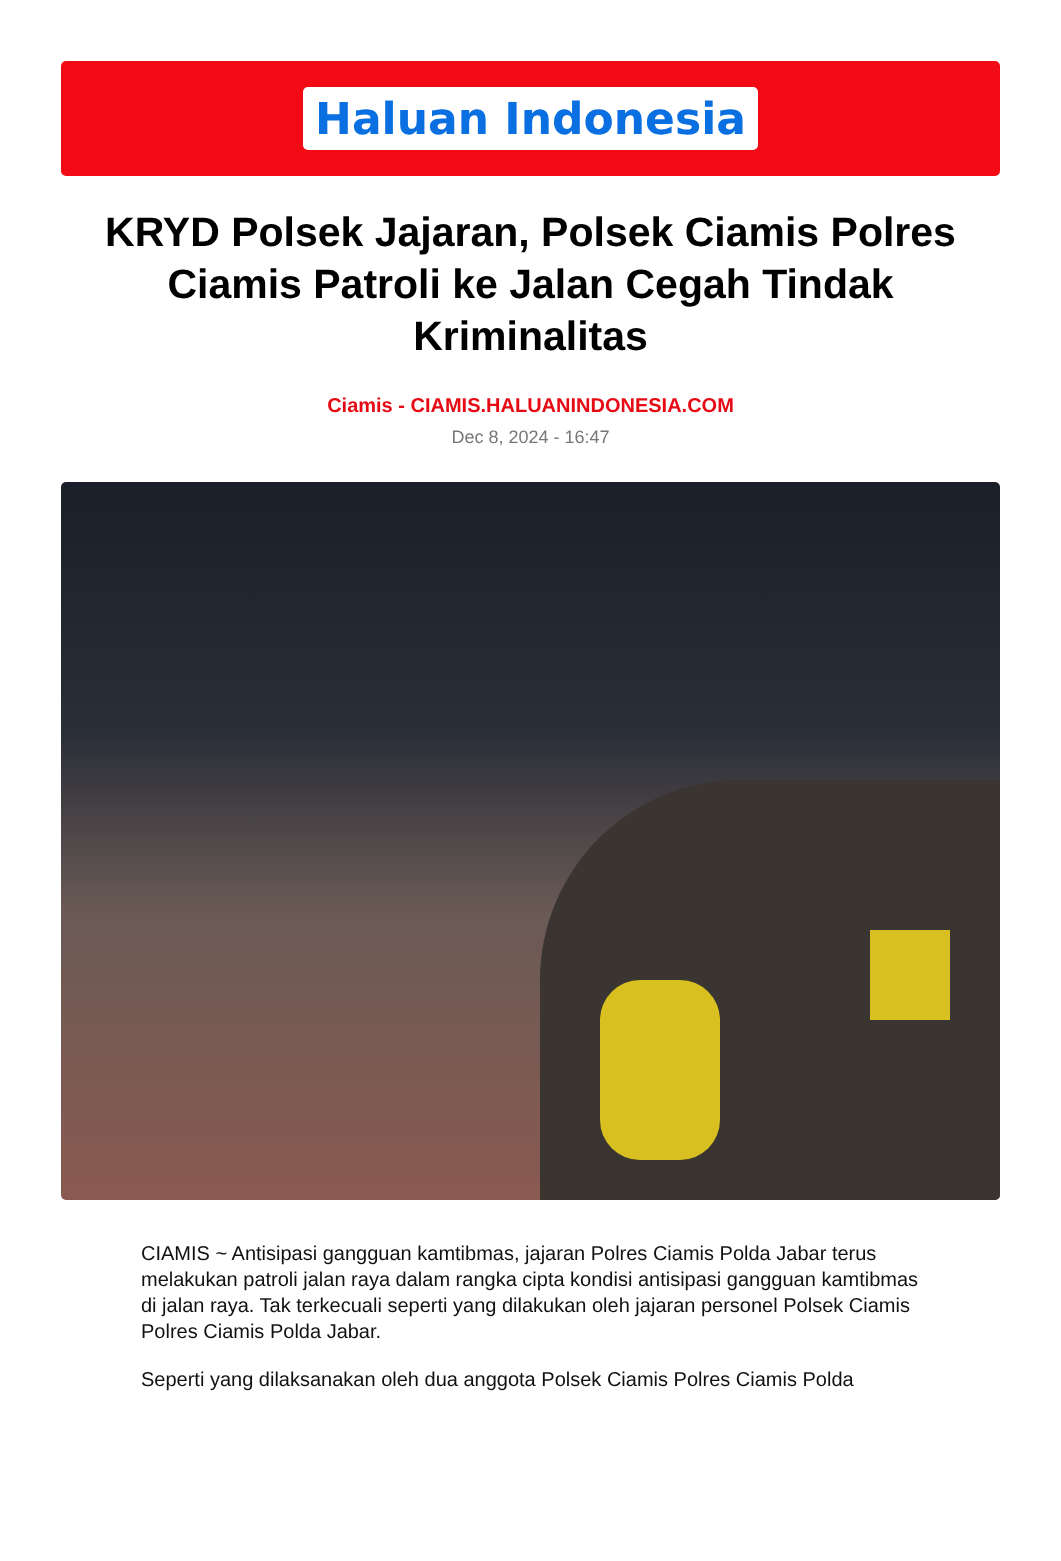Haluan Indonesia
KRYD Polsek Jajaran, Polsek Ciamis Polres Ciamis Patroli ke Jalan Cegah Tindak Kriminalitas
Ciamis - CIAMIS.HALUANINDONESIA.COM
Dec 8, 2024 - 16:47
CIAMIS ~ Antisipasi gangguan kamtibmas, jajaran Polres Ciamis Polda Jabar terus melakukan patroli jalan raya dalam rangka cipta kondisi antisipasi gangguan kamtibmas di jalan raya. Tak terkecuali seperti yang dilakukan oleh jajaran personel Polsek Ciamis Polres Ciamis Polda Jabar.
Seperti yang dilaksanakan oleh dua anggota Polsek Ciamis Polres Ciamis Polda